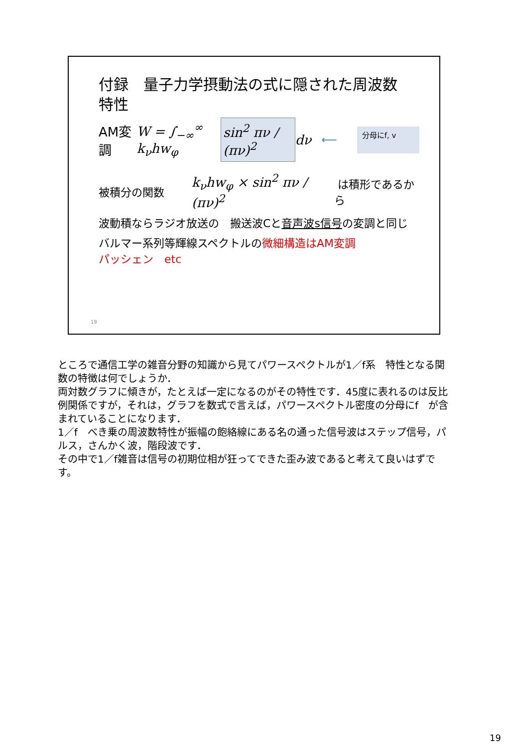付録　量子力学摂動法の式に隠された周波数
特性
AM変調 W = ∫<sub>−∞</sub><sup>∞</sup> k<sub>ν</sub>hw<sub>φ</sub> sin<sup>2</sup> πν / (πν)<sup>2</sup> dν ⟵ 分母にf, v
被積分の関数 k<sub>ν</sub>hw<sub>φ</sub> × sin<sup>2</sup> πν / (πν)<sup>2</sup> は積形であるから
波動積ならラジオ放送の　搬送波Cと音声波s信号の変調と同じ
バルマー系列等輝線スペクトルの微細構造はAM変調
パッシェン　etc
19
ところで通信工学の雑音分野の知識から見てパワースペクトルが1／f系　特性となる関数の特徴は何でしょうか．
両対数グラフに傾きが，たとえば一定になるのがその特性です．45度に表れるのは反比例関係ですが，それは，グラフを数式で言えば，パワースペクトル密度の分母にf　が含まれていることになります．
1／f　べき乗の周波数特性が振幅の飽絡線にある名の通った信号波はステップ信号，パルス，さんかく波，階段波です．
その中で1／f雑音は信号の初期位相が狂ってできた歪み波であると考えて良いはずです。
19